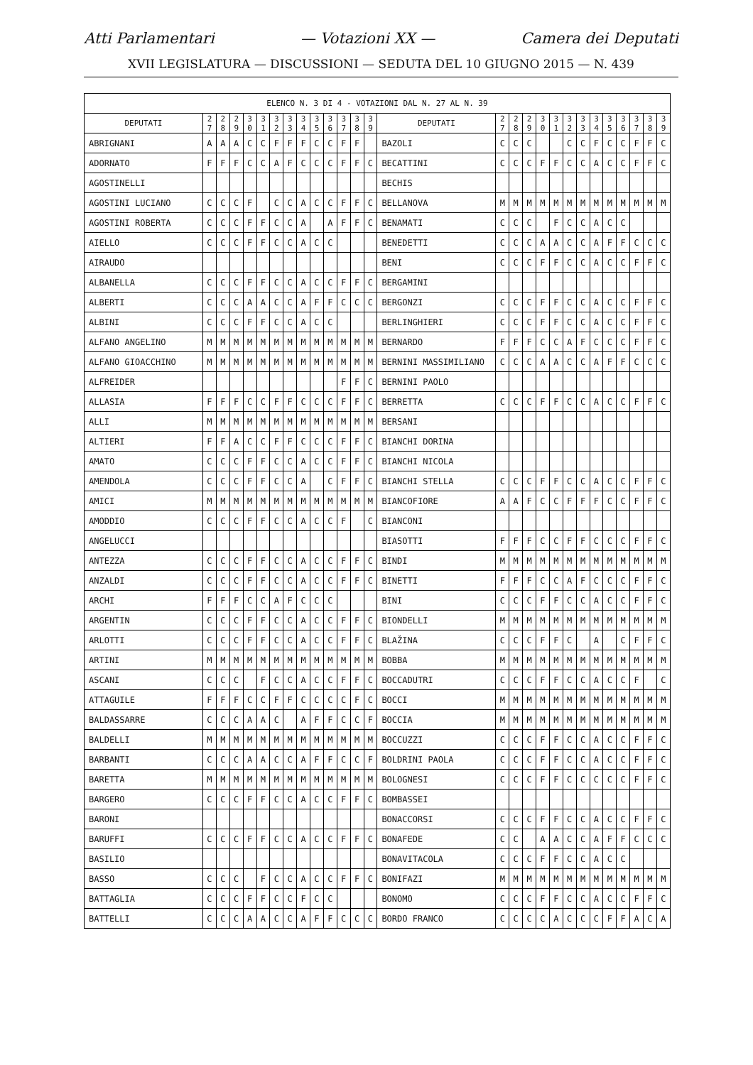Atti Parlamentari — Votazioni XX — Camera dei Deputati
XVII LEGISLATURA — DISCUSSIONI — SEDUTA DEL 10 GIUGNO 2015 — N. 439
| ELENCO N. 3 DI 4 - VOTAZIONI DAL N. 27 AL N. 39 | | | | | | | | | | | | | | | | | | | | | | | | | | | |
| --- | --- | --- | --- | --- | --- | --- | --- | --- | --- | --- | --- | --- | --- | --- | --- | --- | --- | --- | --- | --- | --- | --- | --- | --- | --- | --- | --- |
| DEPUTATI | 2 7 | 2 8 | 2 9 | 3 0 | 3 1 | 3 2 | 3 3 | 3 4 | 3 5 | 3 6 | 3 7 | 3 8 | 3 9 | DEPUTATI | 2 7 | 2 8 | 2 9 | 3 0 | 3 1 | 3 2 | 3 3 | 3 4 | 3 5 | 3 6 | 3 7 | 3 8 | 3 9 |
| ABRIGNANI | A | A | A | C | C | F | F | F | C | C | F | F | | BAZOLI | C | C | C | | | C | C | F | C | C | F | F | C |
| ADORNATO | F | F | F | C | C | A | F | C | C | C | F | F | C | BECATTINI | C | C | C | F | F | C | C | A | C | C | F | F | C |
| AGOSTINELLI | | | | | | | | | | | | | | BECHIS | | | | | | | | | | | | | |
| AGOSTINI LUCIANO | C | C | C | F | | C | C | A | C | C | F | F | C | BELLANOVA | M | M | M | M | M | M | M | M | M | M | M | M | M |
| AGOSTINI ROBERTA | C | C | C | F | F | C | C | A | | A | F | F | C | BENAMATI | C | C | C | | F | C | C | A | C | C | | | |
| AIELLO | C | C | C | F | F | C | C | A | C | C | | | | BENEDETTI | C | C | C | A | A | C | C | A | F | F | C | C | C |
| AIRAUDO | | | | | | | | | | | | | | BENI | C | C | C | F | F | C | C | A | C | C | F | F | C |
| ALBANELLA | C | C | C | F | F | C | C | A | C | C | F | F | C | BERGAMINI | | | | | | | | | | | | | |
| ALBERTI | C | C | C | A | A | C | C | A | F | F | C | C | C | BERGONZI | C | C | C | F | F | C | C | A | C | C | F | F | C |
| ALBINI | C | C | C | F | F | C | C | A | C | C | | | | BERLINGHIERI | C | C | C | F | F | C | C | A | C | C | F | F | C |
| ALFANO ANGELINO | M | M | M | M | M | M | M | M | M | M | M | M | M | BERNARDO | F | F | F | C | C | A | F | C | C | C | F | F | C |
| ALFANO GIOACCHINO | M | M | M | M | M | M | M | M | M | M | M | M | M | BERNINI MASSIMILIANO | C | C | C | A | A | C | C | A | F | F | C | C | C |
| ALFREIDER | | | | | | | | | | | F | F | C | BERNINI PAOLO | | | | | | | | | | | | | |
| ALLASIA | F | F | F | C | C | F | F | C | C | C | F | F | C | BERRETTA | C | C | C | F | F | C | C | A | C | C | F | F | C |
| ALLI | M | M | M | M | M | M | M | M | M | M | M | M | M | BERSANI | | | | | | | | | | | | | |
| ALTIERI | F | F | A | C | C | F | F | C | C | C | F | F | C | BIANCHI DORINA | | | | | | | | | | | | | |
| AMATO | C | C | C | F | F | C | C | A | C | C | F | F | C | BIANCHI NICOLA | | | | | | | | | | | | | |
| AMENDOLA | C | C | C | F | F | C | C | A | | C | F | F | C | BIANCHI STELLA | C | C | C | F | F | C | C | A | C | C | F | F | C |
| AMICI | M | M | M | M | M | M | M | M | M | M | M | M | M | BIANCOFIORE | A | A | F | C | C | F | F | F | C | C | F | F | C |
| AMODDIO | C | C | C | F | F | C | C | A | C | C | F | | C | BIANCONI | | | | | | | | | | | | | |
| ANGELUCCI | | | | | | | | | | | | | | BIASOTTI | F | F | F | C | C | F | F | C | C | C | F | F | C |
| ANTEZZA | C | C | C | F | F | C | C | A | C | C | F | F | C | BINDI | M | M | M | M | M | M | M | M | M | M | M | M | M |
| ANZALDI | C | C | C | F | F | C | C | A | C | C | F | F | C | BINETTI | F | F | F | C | C | A | F | C | C | C | F | F | C |
| ARCHI | F | F | F | C | C | A | F | C | C | C | | | | BINI | C | C | C | F | F | C | C | A | C | C | F | F | C |
| ARGENTIN | C | C | C | F | F | C | C | A | C | C | F | F | C | BIONDELLI | M | M | M | M | M | M | M | M | M | M | M | M | M |
| ARLOTTI | C | C | C | F | F | C | C | A | C | C | F | F | C | BLAŽINA | C | C | C | F | F | C | | A | | C | F | F | C |
| ARTINI | M | M | M | M | M | M | M | M | M | M | M | M | M | BOBBA | M | M | M | M | M | M | M | M | M | M | M | M | M |
| ASCANI | C | C | C | | F | C | C | A | C | C | F | F | C | BOCCADUTRI | C | C | C | F | F | C | C | A | C | C | F | | C |
| ATTAGUILE | F | F | F | C | C | F | F | C | C | C | C | F | C | BOCCI | M | M | M | M | M | M | M | M | M | M | M | M | M |
| BALDASSARRE | C | C | C | A | A | C | | A | F | F | C | C | F | BOCCIA | M | M | M | M | M | M | M | M | M | M | M | M | M |
| BALDELLI | M | M | M | M | M | M | M | M | M | M | M | M | M | BOCCUZZI | C | C | C | F | F | C | C | A | C | C | F | F | C |
| BARBANTI | C | C | C | A | A | C | C | A | F | F | C | C | F | BOLDRINI PAOLA | C | C | C | F | F | C | C | A | C | C | F | F | C |
| BARETTA | M | M | M | M | M | M | M | M | M | M | M | M | M | BOLOGNESI | C | C | C | F | F | C | C | C | C | C | F | F | C |
| BARGERO | C | C | C | F | F | C | C | A | C | C | F | F | C | BOMBASSEI | | | | | | | | | | | | | |
| BARONI | | | | | | | | | | | | | | BONACCORSI | C | C | C | F | F | C | C | A | C | C | F | F | C |
| BARUFFI | C | C | C | F | F | C | C | A | C | C | F | F | C | BONAFEDE | C | C | | A | A | C | C | A | F | F | C | C | C |
| BASILIO | | | | | | | | | | | | | | BONAVITACOLA | C | C | C | F | F | C | C | A | C | C | | | |
| BASSO | C | C | C | | F | C | C | A | C | C | F | F | C | BONIFAZI | M | M | M | M | M | M | M | M | M | M | M | M | M |
| BATTAGLIA | C | C | C | F | F | C | C | F | C | C | | | | BONOMO | C | C | C | F | F | C | C | A | C | C | F | F | C |
| BATTELLI | C | C | C | A | A | C | C | A | F | F | C | C | C | BORDO FRANCO | C | C | C | C | A | C | C | C | F | F | A | C | A |